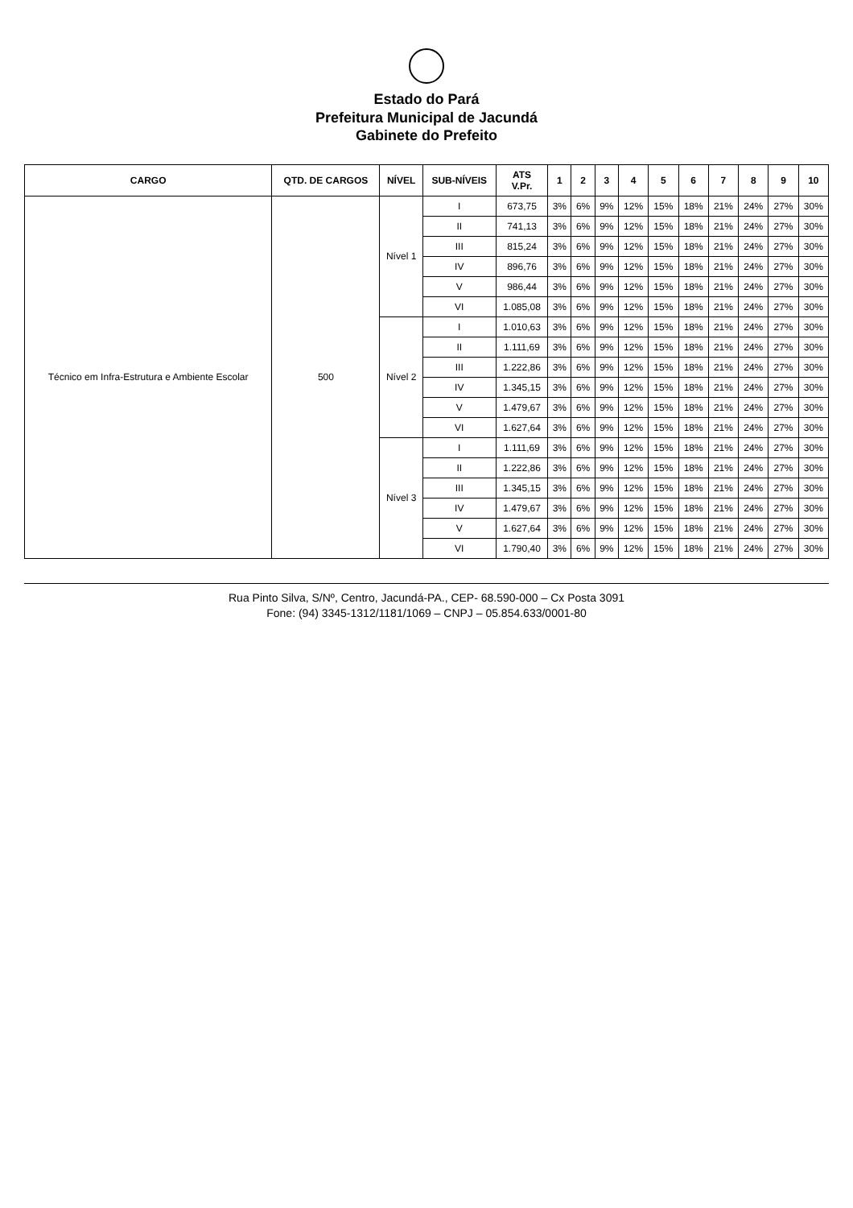Estado do Pará
Prefeitura Municipal de Jacundá
Gabinete do Prefeito
| CARGO | QTD. DE CARGOS | NÍVEL | SUB-NÍVEIS | ATS V.Pr. | 1 | 2 | 3 | 4 | 5 | 6 | 7 | 8 | 9 | 10 |
| --- | --- | --- | --- | --- | --- | --- | --- | --- | --- | --- | --- | --- | --- | --- |
| Técnico em Infra-Estrutura e Ambiente Escolar | 500 | Nível 1 | I | 673,75 | 3% | 6% | 9% | 12% | 15% | 18% | 21% | 24% | 27% | 30% |
| | | | II | 741,13 | 3% | 6% | 9% | 12% | 15% | 18% | 21% | 24% | 27% | 30% |
| | | | III | 815,24 | 3% | 6% | 9% | 12% | 15% | 18% | 21% | 24% | 27% | 30% |
| | | | IV | 896,76 | 3% | 6% | 9% | 12% | 15% | 18% | 21% | 24% | 27% | 30% |
| | | | V | 986,44 | 3% | 6% | 9% | 12% | 15% | 18% | 21% | 24% | 27% | 30% |
| | | | VI | 1.085,08 | 3% | 6% | 9% | 12% | 15% | 18% | 21% | 24% | 27% | 30% |
| | | Nível 2 | I | 1.010,63 | 3% | 6% | 9% | 12% | 15% | 18% | 21% | 24% | 27% | 30% |
| | | | II | 1.111,69 | 3% | 6% | 9% | 12% | 15% | 18% | 21% | 24% | 27% | 30% |
| | | | III | 1.222,86 | 3% | 6% | 9% | 12% | 15% | 18% | 21% | 24% | 27% | 30% |
| | | | IV | 1.345,15 | 3% | 6% | 9% | 12% | 15% | 18% | 21% | 24% | 27% | 30% |
| | | | V | 1.479,67 | 3% | 6% | 9% | 12% | 15% | 18% | 21% | 24% | 27% | 30% |
| | | | VI | 1.627,64 | 3% | 6% | 9% | 12% | 15% | 18% | 21% | 24% | 27% | 30% |
| | | Nível 3 | I | 1.111,69 | 3% | 6% | 9% | 12% | 15% | 18% | 21% | 24% | 27% | 30% |
| | | | II | 1.222,86 | 3% | 6% | 9% | 12% | 15% | 18% | 21% | 24% | 27% | 30% |
| | | | III | 1.345,15 | 3% | 6% | 9% | 12% | 15% | 18% | 21% | 24% | 27% | 30% |
| | | | IV | 1.479,67 | 3% | 6% | 9% | 12% | 15% | 18% | 21% | 24% | 27% | 30% |
| | | | V | 1.627,64 | 3% | 6% | 9% | 12% | 15% | 18% | 21% | 24% | 27% | 30% |
| | | | VI | 1.790,40 | 3% | 6% | 9% | 12% | 15% | 18% | 21% | 24% | 27% | 30% |
Rua Pinto Silva, S/Nº, Centro, Jacundá-PA., CEP- 68.590-000 – Cx Posta 3091
Fone: (94) 3345-1312/1181/1069 – CNPJ – 05.854.633/0001-80